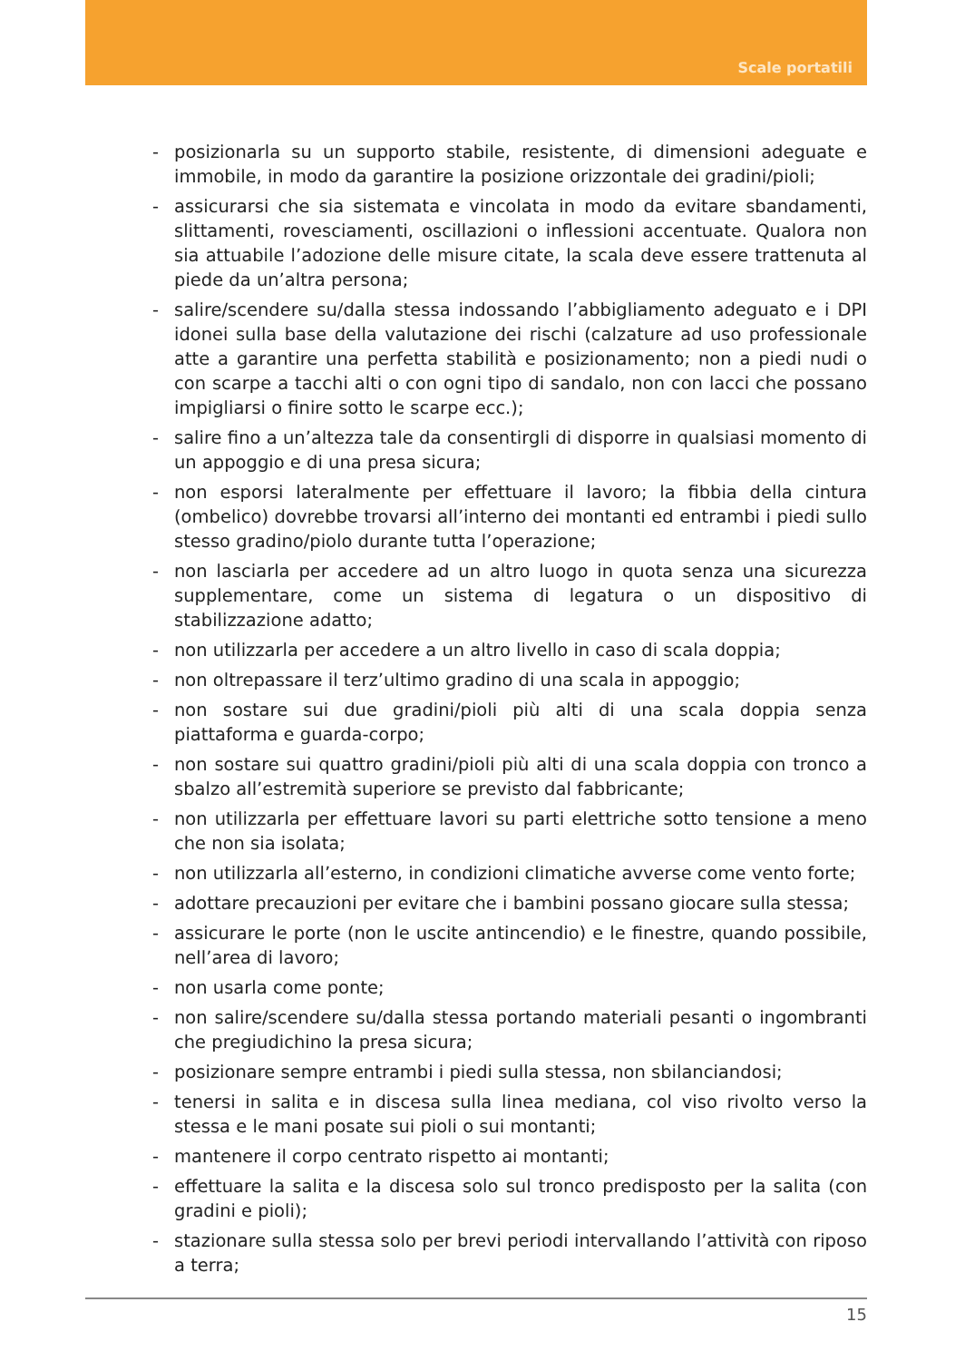Scale portatili
- posizionarla su un supporto stabile, resistente, di dimensioni adeguate e immobile, in modo da garantire la posizione orizzontale dei gradini/pioli;
- assicurarsi che sia sistemata e vincolata in modo da evitare sbandamenti, slittamenti, rovesciamenti, oscillazioni o inflessioni accentuate. Qualora non sia attuabile l’adozione delle misure citate, la scala deve essere trattenuta al piede da un’altra persona;
- salire/scendere su/dalla stessa indossando l’abbigliamento adeguato e i DPI idonei sulla base della valutazione dei rischi (calzature ad uso professionale atte a garantire una perfetta stabilità e posizionamento; non a piedi nudi o con scarpe a tacchi alti o con ogni tipo di sandalo, non con lacci che possano impigliarsi o finire sotto le scarpe ecc.);
- salire fino a un’altezza tale da consentirgli di disporre in qualsiasi momento di un appoggio e di una presa sicura;
- non esporsi lateralmente per effettuare il lavoro; la fibbia della cintura (ombelico) dovrebbe trovarsi all’interno dei montanti ed entrambi i piedi sullo stesso gradino/piolo durante tutta l’operazione;
- non lasciarla per accedere ad un altro luogo in quota senza una sicurezza supplementare, come un sistema di legatura o un dispositivo di stabilizzazione adatto;
- non utilizzarla per accedere a un altro livello in caso di scala doppia;
- non oltrepassare il terz’ultimo gradino di una scala in appoggio;
- non sostare sui due gradini/pioli più alti di una scala doppia senza piattaforma e guarda-corpo;
- non sostare sui quattro gradini/pioli più alti di una scala doppia con tronco a sbalzo all’estremità superiore se previsto dal fabbricante;
- non utilizzarla per effettuare lavori su parti elettriche sotto tensione a meno che non sia isolata;
- non utilizzarla all’esterno, in condizioni climatiche avverse come vento forte;
- adottare precauzioni per evitare che i bambini possano giocare sulla stessa;
- assicurare le porte (non le uscite antincendio) e le finestre, quando possibile, nell’area di lavoro;
- non usarla come ponte;
- non salire/scendere su/dalla stessa portando materiali pesanti o ingombranti che pregiudichino la presa sicura;
- posizionare sempre entrambi i piedi sulla stessa, non sbilanciandosi;
- tenersi in salita e in discesa sulla linea mediana, col viso rivolto verso la stessa e le mani posate sui pioli o sui montanti;
- mantenere il corpo centrato rispetto ai montanti;
- effettuare la salita e la discesa solo sul tronco predisposto per la salita (con gradini e pioli);
- stazionare sulla stessa solo per brevi periodi intervallando l’attività con riposo a terra;
15